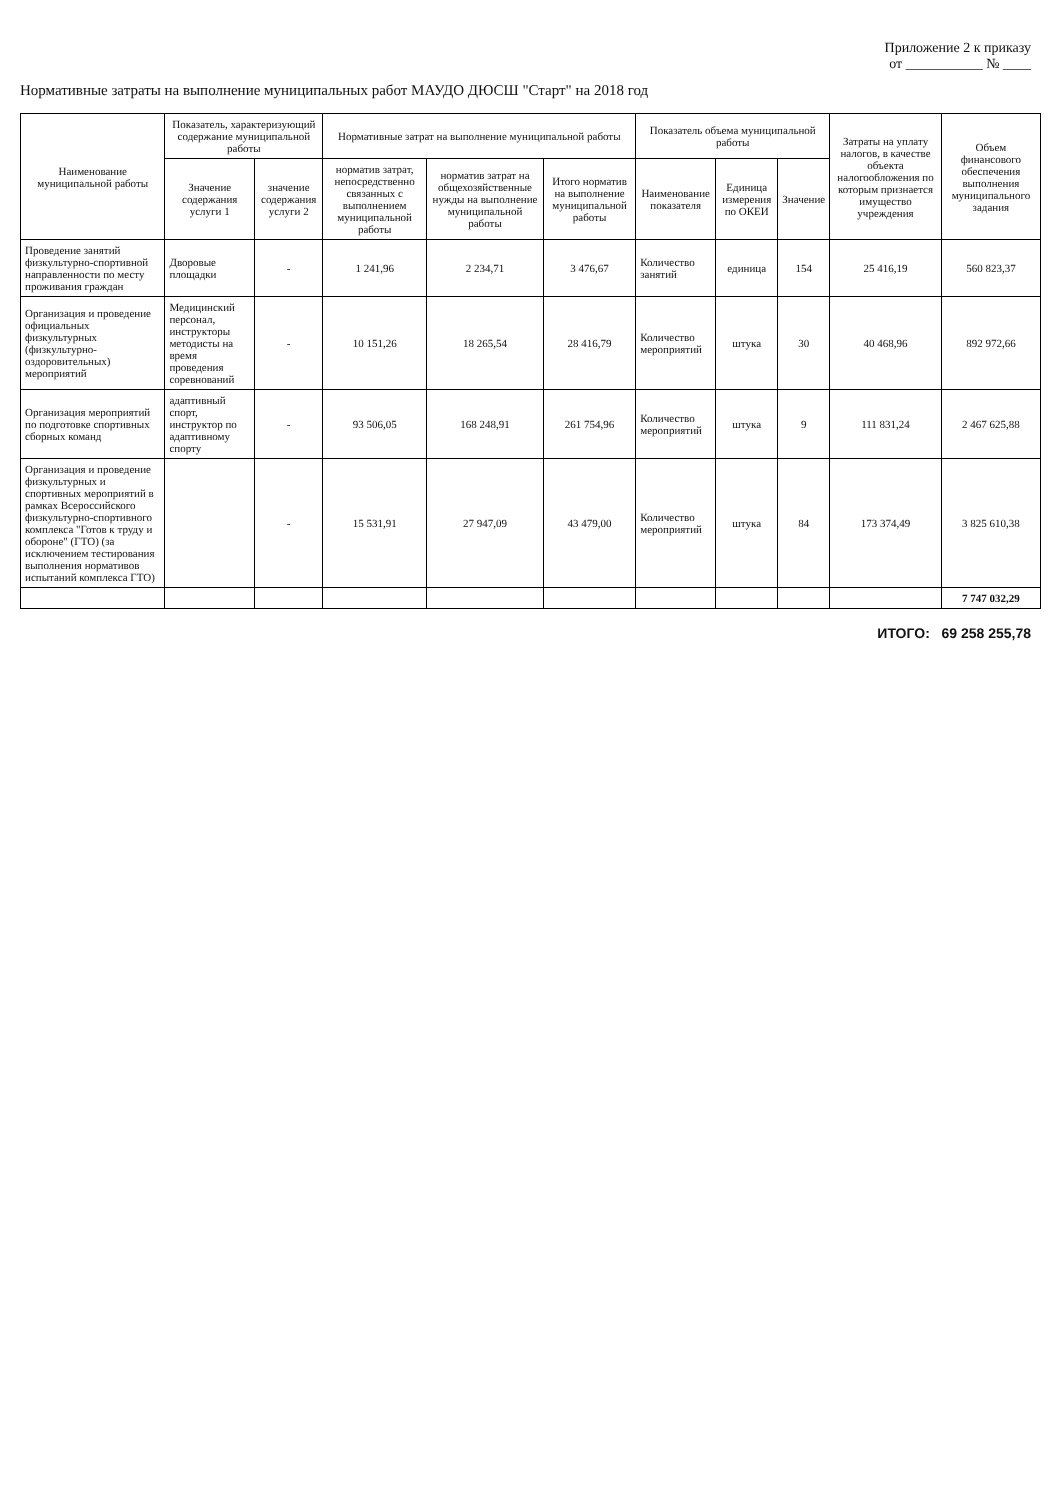Приложение 2 к приказу
от ___________ № ____
Нормативные затраты на выполнение муниципальных работ МАУДО ДЮСШ "Старт" на 2018 год
| Наименование муниципальной работы | Показатель, характеризующий содержание муниципальной работы | | Нормативные затрат на выполнение муниципальной работы | | | Показатель объема муниципальной работы | | | Затраты на уплату налогов, в качестве объекта налогообложения по которым признается имущество учреждения | Объем финансового обеспечения выполнения муниципального задания |
| --- | --- | --- | --- | --- | --- | --- | --- | --- | --- | --- |
| | Значение содержания услуги 1 | значение содержания услуги 2 | норматив затрат, непосредственно связанных с выполнением муниципальной работы | норматив затрат на общехозяйственные нужды на выполнение муниципальной работы | Итого норматив на выполнение муниципальной работы | Наименование показателя | Единица измерения по ОКЕИ | Значение | | |
| Проведение занятий физкультурно-спортивной направленности по месту проживания граждан | Дворовые площадки | - | 1 241,96 | 2 234,71 | 3 476,67 | Количество занятий | единица | 154 | 25 416,19 | 560 823,37 |
| Организация и проведение официальных физкультурных (физкультурно-оздоровительных) мероприятий | Медицинский персонал, инструкторы методисты на время проведения соревнований | - | 10 151,26 | 18 265,54 | 28 416,79 | Количество мероприятий | штука | 30 | 40 468,96 | 892 972,66 |
| Организация мероприятий по подготовке спортивных сборных команд | адаптивный спорт, инструктор по адаптивному спорту | - | 93 506,05 | 168 248,91 | 261 754,96 | Количество мероприятий | штука | 9 | 111 831,24 | 2 467 625,88 |
| Организация и проведение физкультурных и спортивных мероприятий в рамках Всероссийского физкультурно-спортивного комплекса "Готов к труду и обороне" (ГТО) (за исключением тестирования выполнения нормативов испытаний комплекса ГТО) | | - | 15 531,91 | 27 947,09 | 43 479,00 | Количество мероприятий | штука | 84 | 173 374,49 | 3 825 610,38 |
| | | | | | | | | | | 7 747 032,29 |
ИТОГО: 69 258 255,78